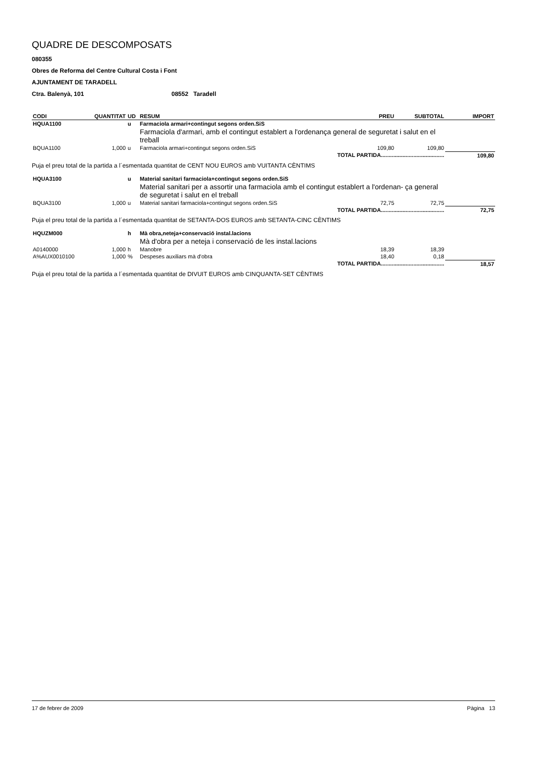QUADRE DE DESCOMPOSATS
080355
Obres de Reforma del Centre Cultural Costa i Font
AJUNTAMENT DE TARADELL
Ctra. Balenyà, 101 08552 Taradell
| CODI | QUANTITAT | UD | RESUM | PREU | SUBTOTAL | IMPORT |
| --- | --- | --- | --- | --- | --- | --- |
| HQUA1100 | | u | Farmaciola armari+contingut segons orden.SiS | | | |
| | | | Farmaciola d'armari, amb el contingut establert a l'ordenança general de seguretat i salut en el treball | | | |
| BQUA1100 | 1,000 | u | Farmaciola armari+contingut segons orden.SiS | 109,80 | 109,80 | |
| TOTAL PARTIDA......................................... | | | | | | 109,80 |
| Puja el preu total de la partida a l´esmentada quantitat de CENT NOU EUROS amb VUITANTA CÈNTIMS | | | | | | |
| HQUA3100 | | u | Material sanitari farmaciola+contingut segons orden.SiS | | | |
| | | | Material sanitari per a assortir una farmaciola amb el contingut establert a l'ordenan- ça general de seguretat i salut en el treball | | | |
| BQUA3100 | 1,000 | u | Material sanitari farmaciola+contingut segons orden.SiS | 72,75 | 72,75 | |
| TOTAL PARTIDA......................................... | | | | | | 72,75 |
| Puja el preu total de la partida a l´esmentada quantitat de SETANTA-DOS EUROS amb SETANTA-CINC CÈNTIMS | | | | | | |
| HQUZM000 | | h | Mà obra,neteja+conservació instal.lacions | | | |
| | | | Mà d'obra per a neteja i conservació de les instal.lacions | | | |
| A0140000 | 1,000 | h | Manobre | 18,39 | 18,39 | |
| A%AUX0010100 | 1,000 | % | Despeses auxiliars mà d'obra | 18,40 | 0,18 | |
| TOTAL PARTIDA......................................... | | | | | | 18,57 |
| Puja el preu total de la partida a l´esmentada quantitat de DIVUIT EUROS amb CINQUANTA-SET CÈNTIMS | | | | | | |
17 de febrer de 2009 Pàgina 13